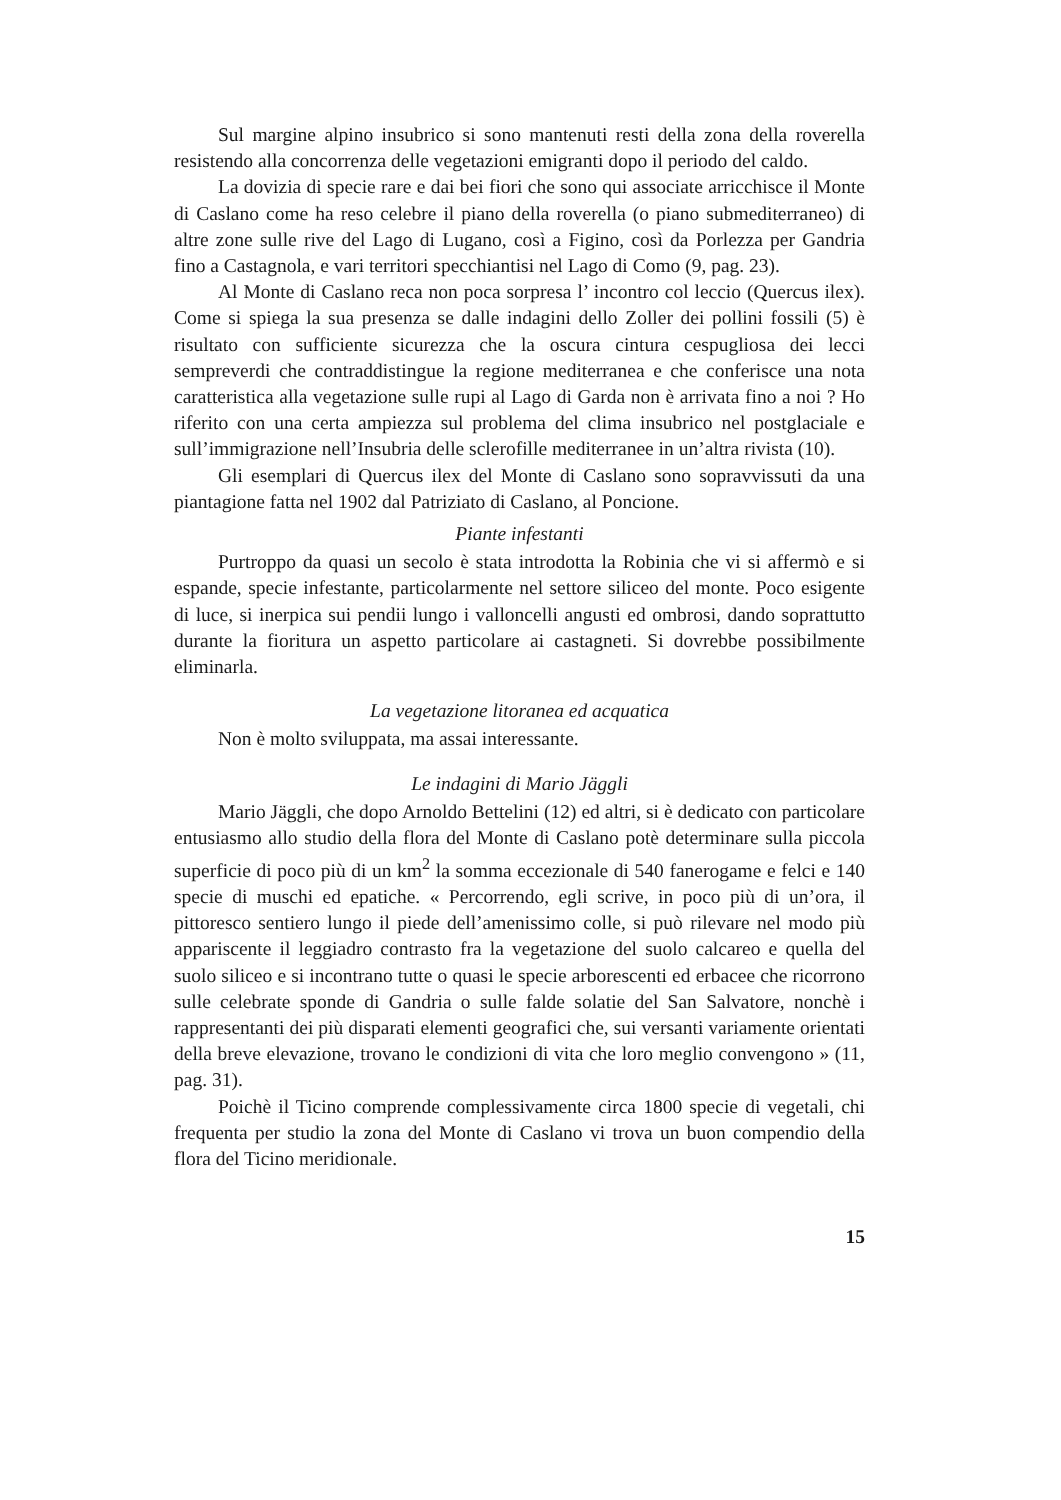Sul margine alpino insubrico si sono mantenuti resti della zona della roverella resistendo alla concorrenza delle vegetazioni emigranti dopo il periodo del caldo.
La dovizia di specie rare e dai bei fiori che sono qui associate arricchisce il Monte di Caslano come ha reso celebre il piano della roverella (o piano submediterraneo) di altre zone sulle rive del Lago di Lugano, così a Figino, così da Porlezza per Gandria fino a Castagnola, e vari territori specchiantisi nel Lago di Como (9, pag. 23).
Al Monte di Caslano reca non poca sorpresa l’ incontro col leccio (Quercus ilex). Come si spiega la sua presenza se dalle indagini dello Zoller dei pollini fossili (5) è risultato con sufficiente sicurezza che la oscura cintura cespugliosa dei lecci sempreverdi che contraddistingue la regione mediterranea e che conferisce una nota caratteristica alla vegetazione sulle rupi al Lago di Garda non è arrivata fino a noi ? Ho riferito con una certa ampiezza sul problema del clima insubrico nel postglaciale e sull’immigrazione nell’Insubria delle sclerofille mediterranee in un’altra rivista (10).
Gli esemplari di Quercus ilex del Monte di Caslano sono sopravvissuti da una piantagione fatta nel 1902 dal Patriziato di Caslano, al Poncione.
Piante infestanti
Purtroppo da quasi un secolo è stata introdotta la Robinia che vi si affermò e si espande, specie infestante, particolarmente nel settore siliceo del monte. Poco esigente di luce, si inerpica sui pendii lungo i valloncelli angusti ed ombrosi, dando soprattutto durante la fioritura un aspetto particolare ai castagneti. Si dovrebbe possibilmente eliminarla.
La vegetazione litoranea ed acquatica
Non è molto sviluppata, ma assai interessante.
Le indagini di Mario Jäggli
Mario Jäggli, che dopo Arnoldo Bettelini (12) ed altri, si è dedicato con particolare entusiasmo allo studio della flora del Monte di Caslano potè determinare sulla piccola superficie di poco più di un km<sup>2</sup> la somma eccezionale di 540 fanerogame e felci e 140 specie di muschi ed epatiche. « Percorrendo, egli scrive, in poco più di un’ora, il pittoresco sentiero lungo il piede dell’amenissimo colle, si può rilevare nel modo più appariscente il leggiadro contrasto fra la vegetazione del suolo calcareo e quella del suolo siliceo e si incontrano tutte o quasi le specie arborescenti ed erbacee che ricorrono sulle celebrate sponde di Gandria o sulle falde solatie del San Salvatore, nonchè i rappresentanti dei più disparati elementi geografici che, sui versanti variamente orientati della breve elevazione, trovano le condizioni di vita che loro meglio convengono » (11, pag. 31).
Poichè il Ticino comprende complessivamente circa 1800 specie di vegetali, chi frequenta per studio la zona del Monte di Caslano vi trova un buon compendio della flora del Ticino meridionale.
15